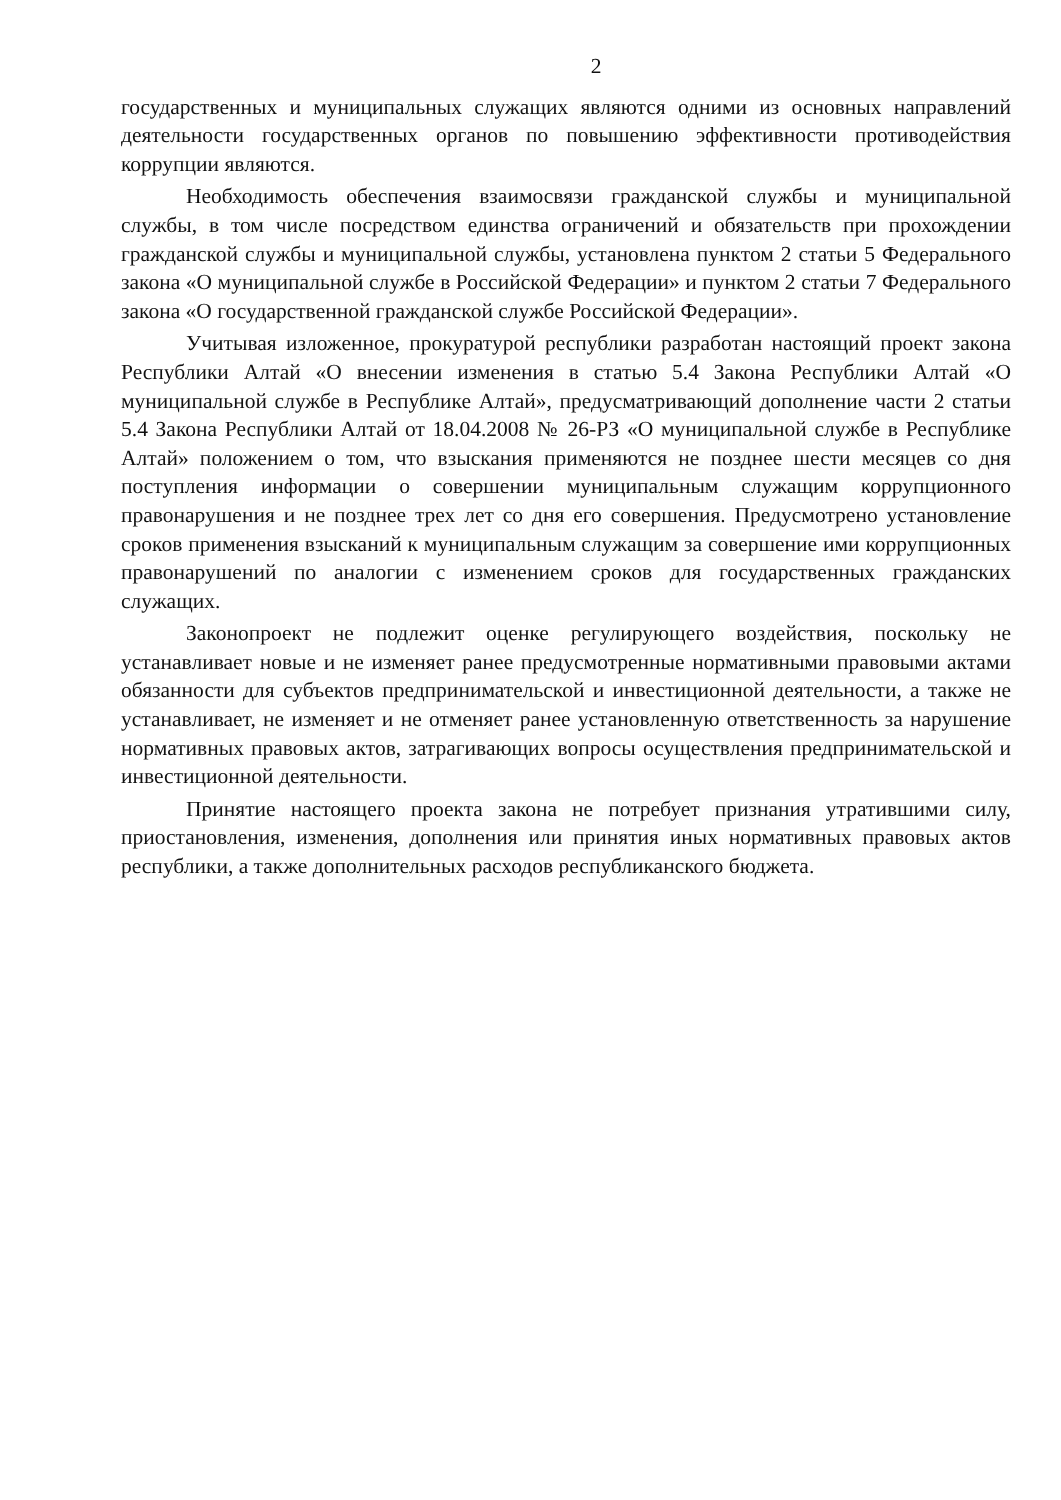2
государственных и муниципальных служащих являются одними из основных направлений деятельности государственных органов по повышению эффективности противодействия коррупции являются.
Необходимость обеспечения взаимосвязи гражданской службы и муниципальной службы, в том числе посредством единства ограничений и обязательств при прохождении гражданской службы и муниципальной службы, установлена пунктом 2 статьи 5 Федерального закона «О муниципальной службе в Российской Федерации» и пунктом 2 статьи 7 Федерального закона «О государственной гражданской службе Российской Федерации».
Учитывая изложенное, прокуратурой республики разработан настоящий проект закона Республики Алтай «О внесении изменения в статью 5.4 Закона Республики Алтай «О муниципальной службе в Республике Алтай», предусматривающий дополнение части 2 статьи 5.4 Закона Республики Алтай от 18.04.2008 № 26-РЗ «О муниципальной службе в Республике Алтай» положением о том, что взыскания применяются не позднее шести месяцев со дня поступления информации о совершении муниципальным служащим коррупционного правонарушения и не позднее трех лет со дня его совершения. Предусмотрено установление сроков применения взысканий к муниципальным служащим за совершение ими коррупционных правонарушений по аналогии с изменением сроков для государственных гражданских служащих.
Законопроект не подлежит оценке регулирующего воздействия, поскольку не устанавливает новые и не изменяет ранее предусмотренные нормативными правовыми актами обязанности для субъектов предпринимательской и инвестиционной деятельности, а также не устанавливает, не изменяет и не отменяет ранее установленную ответственность за нарушение нормативных правовых актов, затрагивающих вопросы осуществления предпринимательской и инвестиционной деятельности.
Принятие настоящего проекта закона не потребует признания утратившими силу, приостановления, изменения, дополнения или принятия иных нормативных правовых актов республики, а также дополнительных расходов республиканского бюджета.